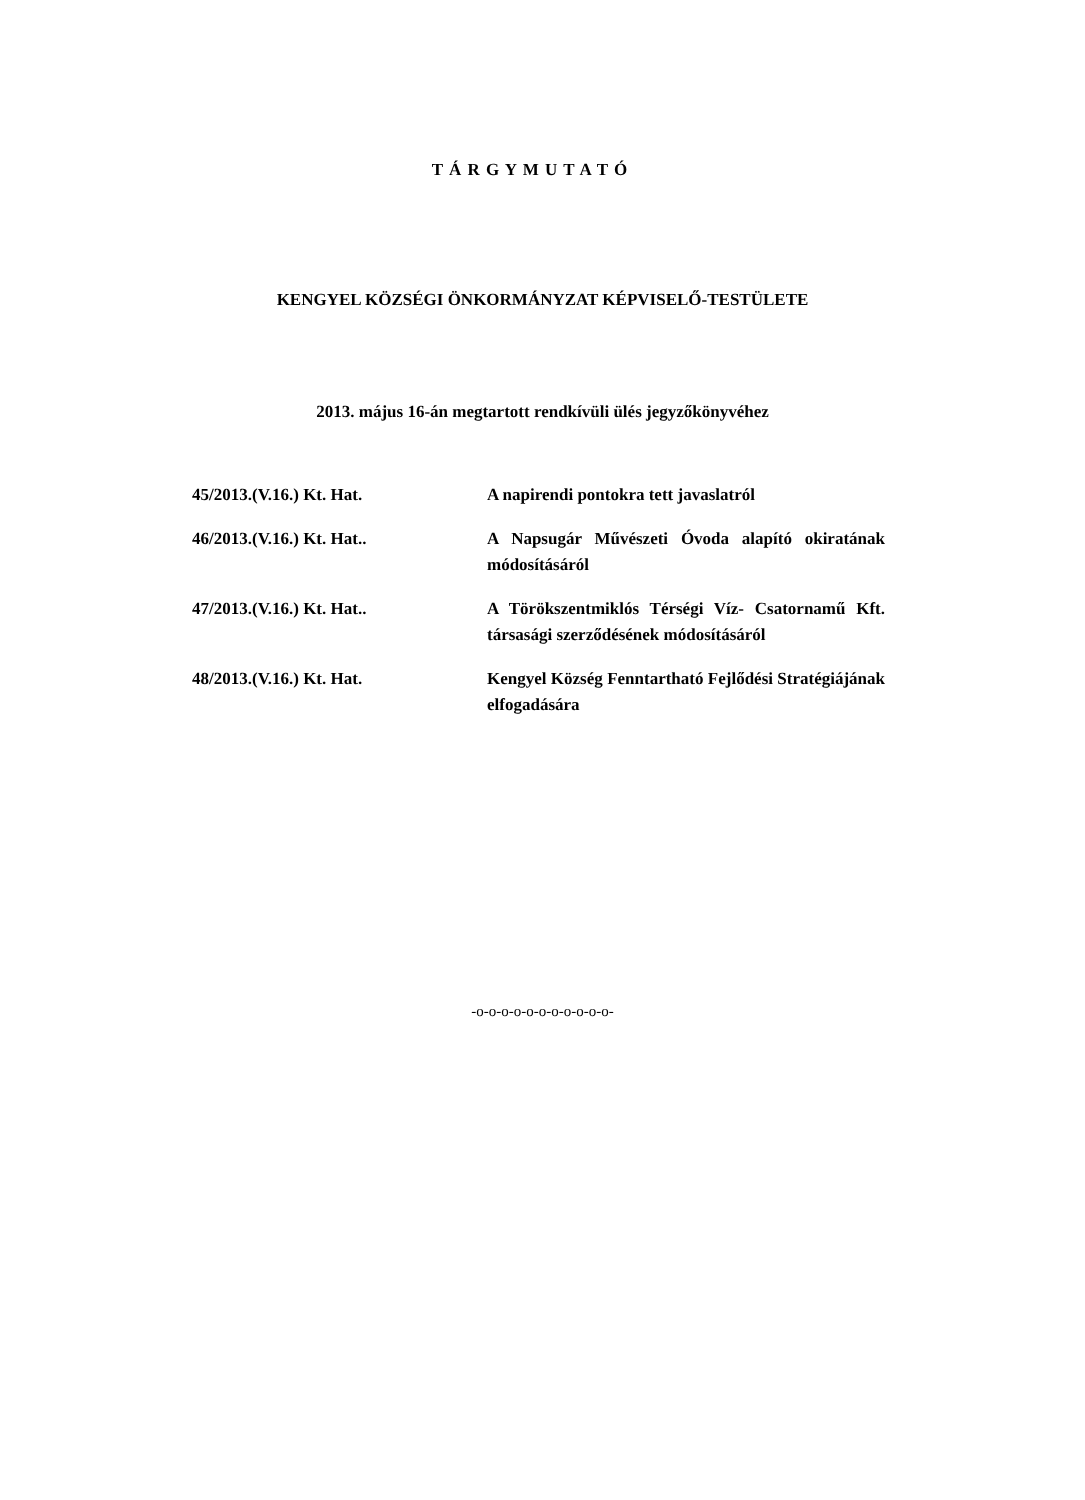T Á R G Y M U T A T Ó
KENGYEL KÖZSÉGI ÖNKORMÁNYZAT KÉPVISELŐ-TESTÜLETE
2013. május 16-án megtartott rendkívüli ülés jegyzőkönyvéhez
| 45/2013.(V.16.) Kt. Hat. | A napirendi pontokra tett javaslatról |
| 46/2013.(V.16.) Kt. Hat.. | A Napsugár Művészeti Óvoda alapító okiratának módosításáról |
| 47/2013.(V.16.) Kt. Hat.. | A Törökszentmiklós Térségi Víz- Csatornamű Kft. társasági szerződésének módosításáról |
| 48/2013.(V.16.) Kt. Hat. | Kengyel Község Fenntartható Fejlődési Stratégiájának elfogadására |
-o-o-o-o-o-o-o-o-o-o-o-